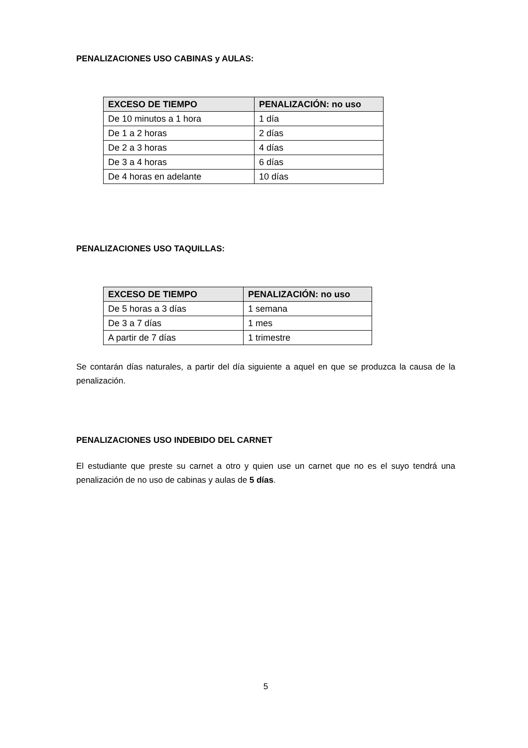PENALIZACIONES USO CABINAS y AULAS:
| EXCESO DE TIEMPO | PENALIZACIÓN: no uso |
| --- | --- |
| De 10 minutos a 1 hora | 1 día |
| De 1 a 2 horas | 2 días |
| De 2 a 3 horas | 4 días |
| De 3 a 4 horas | 6 días |
| De 4 horas en adelante | 10 días |
PENALIZACIONES USO TAQUILLAS:
| EXCESO DE TIEMPO | PENALIZACIÓN: no uso |
| --- | --- |
| De 5 horas a 3 días | 1 semana |
| De 3 a 7 días | 1 mes |
| A partir de 7 días | 1 trimestre |
Se contarán días naturales, a partir del día siguiente a aquel en que se produzca la causa de la penalización.
PENALIZACIONES USO INDEBIDO DEL CARNET
El estudiante que preste su carnet a otro y quien use un carnet que no es el suyo tendrá una penalización de no uso de cabinas y aulas de 5 días.
5